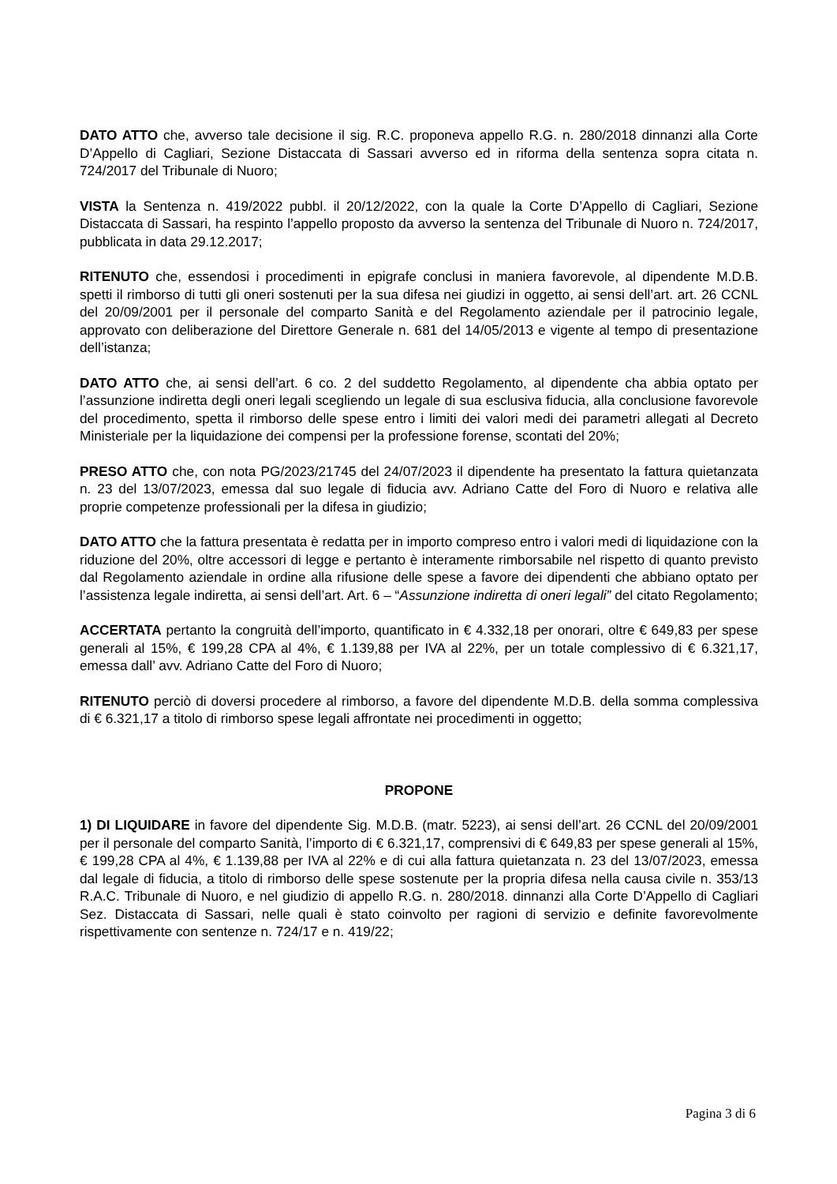DATO ATTO che, avverso tale decisione il sig. R.C. proponeva appello R.G. n. 280/2018 dinnanzi alla Corte D’Appello di Cagliari, Sezione Distaccata di Sassari avverso ed in riforma della sentenza sopra citata n. 724/2017 del Tribunale di Nuoro;
VISTA la Sentenza n. 419/2022 pubbl. il 20/12/2022, con la quale la Corte D’Appello di Cagliari, Sezione Distaccata di Sassari, ha respinto l’appello proposto da avverso la sentenza del Tribunale di Nuoro n. 724/2017, pubblicata in data 29.12.2017;
RITENUTO che, essendosi i procedimenti in epigrafe conclusi in maniera favorevole, al dipendente M.D.B. spetti il rimborso di tutti gli oneri sostenuti per la sua difesa nei giudizi in oggetto, ai sensi dell’art. art. 26 CCNL del 20/09/2001 per il personale del comparto Sanità e del Regolamento aziendale per il patrocinio legale, approvato con deliberazione del Direttore Generale n. 681 del 14/05/2013 e vigente al tempo di presentazione dell’istanza;
DATO ATTO che, ai sensi dell’art. 6 co. 2 del suddetto Regolamento, al dipendente cha abbia optato per l’assunzione indiretta degli oneri legali scegliendo un legale di sua esclusiva fiducia, alla conclusione favorevole del procedimento, spetta il rimborso delle spese entro i limiti dei valori medi dei parametri allegati al Decreto Ministeriale per la liquidazione dei compensi per la professione forense, scontati del 20%;
PRESO ATTO che, con nota PG/2023/21745 del 24/07/2023 il dipendente ha presentato la fattura quietanzata n. 23 del 13/07/2023, emessa dal suo legale di fiducia avv. Adriano Catte del Foro di Nuoro e relativa alle proprie competenze professionali per la difesa in giudizio;
DATO ATTO che la fattura presentata è redatta per in importo compreso entro i valori medi di liquidazione con la riduzione del 20%, oltre accessori di legge e pertanto è interamente rimborsabile nel rispetto di quanto previsto dal Regolamento aziendale in ordine alla rifusione delle spese a favore dei dipendenti che abbiano optato per l’assistenza legale indiretta, ai sensi dell’art. Art. 6 – “Assunzione indiretta di oneri legali” del citato Regolamento;
ACCERTATA pertanto la congruità dell’importo, quantificato in € 4.332,18 per onorari, oltre € 649,83 per spese generali al 15%, € 199,28 CPA al 4%, € 1.139,88 per IVA al 22%, per un totale complessivo di € 6.321,17, emessa dall’ avv. Adriano Catte del Foro di Nuoro;
RITENUTO perciò di doversi procedere al rimborso, a favore del dipendente M.D.B. della somma complessiva di € 6.321,17 a titolo di rimborso spese legali affrontate nei procedimenti in oggetto;
PROPONE
1) DI LIQUIDARE in favore del dipendente Sig. M.D.B. (matr. 5223), ai sensi dell’art. 26 CCNL del 20/09/2001 per il personale del comparto Sanità, l’importo di € 6.321,17, comprensivi di € 649,83 per spese generali al 15%, € 199,28 CPA al 4%, € 1.139,88 per IVA al 22% e di cui alla fattura quietanzata n. 23 del 13/07/2023, emessa dal legale di fiducia, a titolo di rimborso delle spese sostenute per la propria difesa nella causa civile n. 353/13 R.A.C. Tribunale di Nuoro, e nel giudizio di appello R.G. n. 280/2018. dinnanzi alla Corte D’Appello di Cagliari Sez. Distaccata di Sassari, nelle quali è stato coinvolto per ragioni di servizio e definite favorevolmente rispettivamente con sentenze n. 724/17 e n. 419/22;
Pagina 3 di 6